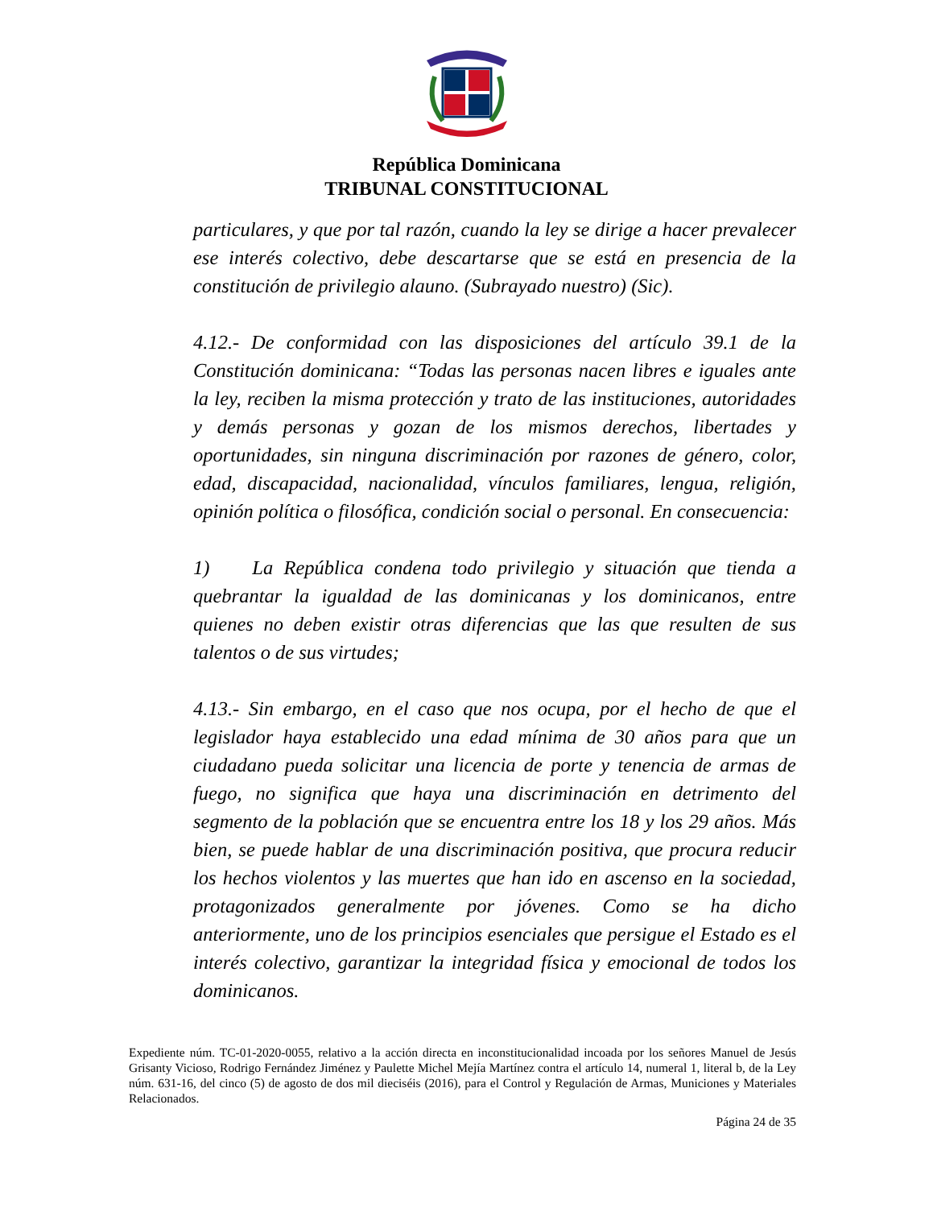República Dominicana
TRIBUNAL CONSTITUCIONAL
particulares, y que por tal razón, cuando la ley se dirige a hacer prevalecer ese interés colectivo, debe descartarse que se está en presencia de la constitución de privilegio alauno. (Subrayado nuestro) (Sic).
4.12.- De conformidad con las disposiciones del artículo 39.1 de la Constitución dominicana: “Todas las personas nacen libres e iguales ante la ley, reciben la misma protección y trato de las instituciones, autoridades y demás personas y gozan de los mismos derechos, libertades y oportunidades, sin ninguna discriminación por razones de género, color, edad, discapacidad, nacionalidad, vínculos familiares, lengua, religión, opinión política o filosófica, condición social o personal. En consecuencia:
1) La República condena todo privilegio y situación que tienda a quebrantar la igualdad de las dominicanas y los dominicanos, entre quienes no deben existir otras diferencias que las que resulten de sus talentos o de sus virtudes;
4.13.- Sin embargo, en el caso que nos ocupa, por el hecho de que el legislador haya establecido una edad mínima de 30 años para que un ciudadano pueda solicitar una licencia de porte y tenencia de armas de fuego, no significa que haya una discriminación en detrimento del segmento de la población que se encuentra entre los 18 y los 29 años. Más bien, se puede hablar de una discriminación positiva, que procura reducir los hechos violentos y las muertes que han ido en ascenso en la sociedad, protagonizados generalmente por jóvenes. Como se ha dicho anteriormente, uno de los principios esenciales que persigue el Estado es el interés colectivo, garantizar la integridad física y emocional de todos los dominicanos.
Expediente núm. TC-01-2020-0055, relativo a la acción directa en inconstitucionalidad incoada por los señores Manuel de Jesús Grisanty Vicioso, Rodrigo Fernández Jiménez y Paulette Michel Mejía Martínez contra el artículo 14, numeral 1, literal b, de la Ley núm. 631-16, del cinco (5) de agosto de dos mil dieciséis (2016), para el Control y Regulación de Armas, Municiones y Materiales Relacionados.
Página 24 de 35